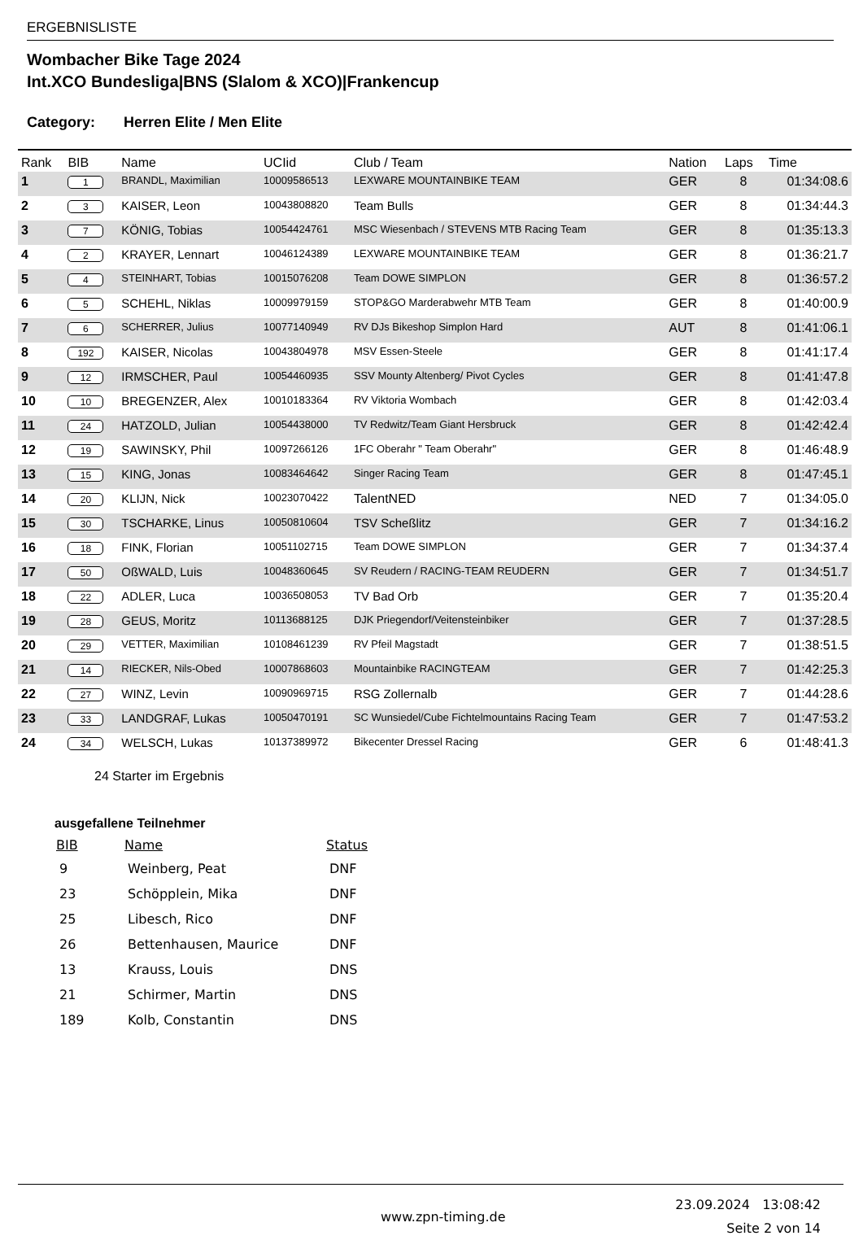ERGEBNISLISTE
Wombacher Bike Tage 2024
Int.XCO Bundesliga|BNS (Slalom & XCO)|Frankencup
Category: Herren Elite / Men Elite
| Rank | BIB | Name | UCIid | Club / Team | Nation | Laps | Time |
| --- | --- | --- | --- | --- | --- | --- | --- |
| 1 | 1 | BRANDL, Maximilian | 10009586513 | LEXWARE MOUNTAINBIKE TEAM | GER | 8 | 01:34:08.6 |
| 2 | 3 | KAISER, Leon | 10043808820 | Team Bulls | GER | 8 | 01:34:44.3 |
| 3 | 7 | KÖNIG, Tobias | 10054424761 | MSC Wiesenbach / STEVENS MTB Racing Team | GER | 8 | 01:35:13.3 |
| 4 | 2 | KRAYER, Lennart | 10046124389 | LEXWARE MOUNTAINBIKE TEAM | GER | 8 | 01:36:21.7 |
| 5 | 4 | STEINHART, Tobias | 10015076208 | Team DOWE SIMPLON | GER | 8 | 01:36:57.2 |
| 6 | 5 | SCHEHL, Niklas | 10009979159 | STOP&GO Marderabwehr MTB Team | GER | 8 | 01:40:00.9 |
| 7 | 6 | SCHERRER, Julius | 10077140949 | RV DJs Bikeshop Simplon Hard | AUT | 8 | 01:41:06.1 |
| 8 | 192 | KAISER, Nicolas | 10043804978 | MSV Essen-Steele | GER | 8 | 01:41:17.4 |
| 9 | 12 | IRMSCHER, Paul | 10054460935 | SSV Mounty Altenberg/ Pivot Cycles | GER | 8 | 01:41:47.8 |
| 10 | 10 | BREGENZER, Alex | 10010183364 | RV Viktoria Wombach | GER | 8 | 01:42:03.4 |
| 11 | 24 | HATZOLD, Julian | 10054438000 | TV Redwitz/Team Giant Hersbruck | GER | 8 | 01:42:42.4 |
| 12 | 19 | SAWINSKY, Phil | 10097266126 | 1FC Oberahr " Team Oberahr" | GER | 8 | 01:46:48.9 |
| 13 | 15 | KING, Jonas | 10083464642 | Singer Racing Team | GER | 8 | 01:47:45.1 |
| 14 | 20 | KLIJN, Nick | 10023070422 | TalentNED | NED | 7 | 01:34:05.0 |
| 15 | 30 | TSCHARKE, Linus | 10050810604 | TSV Scheßlitz | GER | 7 | 01:34:16.2 |
| 16 | 18 | FINK, Florian | 10051102715 | Team DOWE SIMPLON | GER | 7 | 01:34:37.4 |
| 17 | 50 | OßWALD, Luis | 10048360645 | SV Reudern / RACING-TEAM REUDERN | GER | 7 | 01:34:51.7 |
| 18 | 22 | ADLER, Luca | 10036508053 | TV Bad Orb | GER | 7 | 01:35:20.4 |
| 19 | 28 | GEUS, Moritz | 10113688125 | DJK Priegendorf/Veitensteinbiker | GER | 7 | 01:37:28.5 |
| 20 | 29 | VETTER, Maximilian | 10108461239 | RV Pfeil Magstadt | GER | 7 | 01:38:51.5 |
| 21 | 14 | RIECKER, Nils-Obed | 10007868603 | Mountainbike RACINGTEAM | GER | 7 | 01:42:25.3 |
| 22 | 27 | WINZ, Levin | 10090969715 | RSG Zollernalb | GER | 7 | 01:44:28.6 |
| 23 | 33 | LANDGRAF, Lukas | 10050470191 | SC Wunsiedel/Cube Fichtelmountains Racing Team | GER | 7 | 01:47:53.2 |
| 24 | 34 | WELSCH, Lukas | 10137389972 | Bikecenter Dressel Racing | GER | 6 | 01:48:41.3 |
24 Starter im Ergebnis
ausgefallene Teilnehmer
| BIB | Name | Status |
| --- | --- | --- |
| 9 | Weinberg, Peat | DNF |
| 23 | Schöpplein, Mika | DNF |
| 25 | Libesch, Rico | DNF |
| 26 | Bettenhausen, Maurice | DNF |
| 13 | Krauss, Louis | DNS |
| 21 | Schirmer, Martin | DNS |
| 189 | Kolb, Constantin | DNS |
www.zpn-timing.de
23.09.2024 13:08:42
Seite 2 von 14